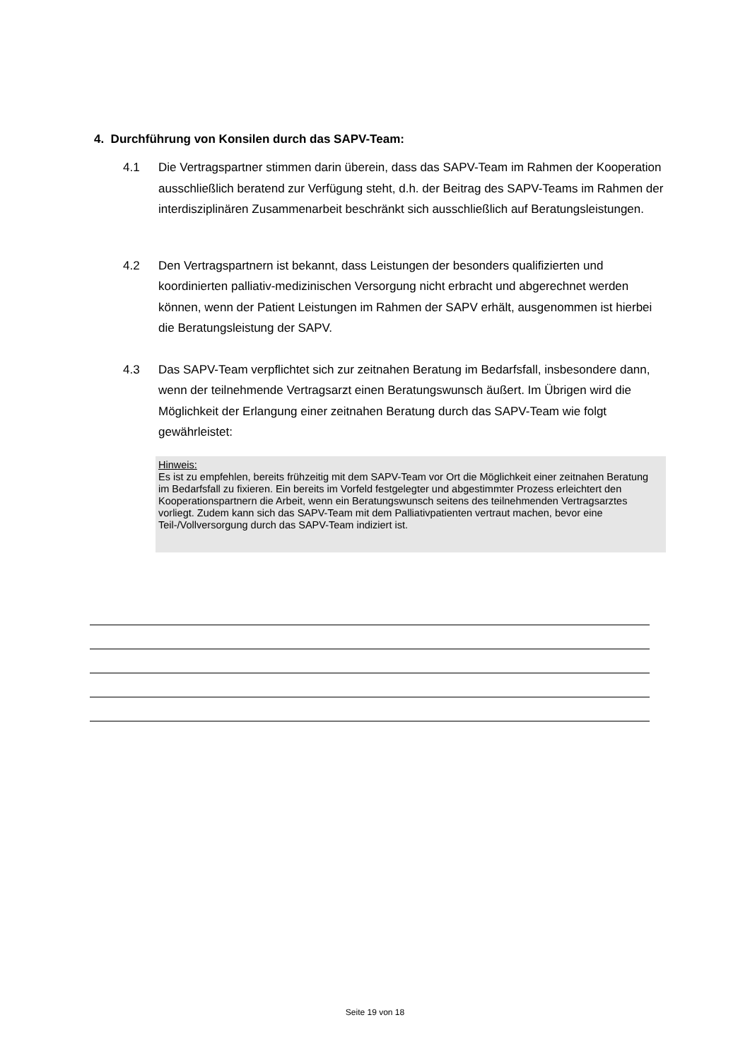4. Durchführung von Konsilen durch das SAPV-Team:
4.1 Die Vertragspartner stimmen darin überein, dass das SAPV-Team im Rahmen der Kooperation ausschließlich beratend zur Verfügung steht, d.h. der Beitrag des SAPV-Teams im Rahmen der interdisziplinären Zusammenarbeit beschränkt sich ausschließlich auf Beratungsleistungen.
4.2 Den Vertragspartnern ist bekannt, dass Leistungen der besonders qualifizierten und koordinierten palliativ-medizinischen Versorgung nicht erbracht und abgerechnet werden können, wenn der Patient Leistungen im Rahmen der SAPV erhält, ausgenommen ist hierbei die Beratungsleistung der SAPV.
4.3 Das SAPV-Team verpflichtet sich zur zeitnahen Beratung im Bedarfsfall, insbesondere dann, wenn der teilnehmende Vertragsarzt einen Beratungswunsch äußert. Im Übrigen wird die Möglichkeit der Erlangung einer zeitnahen Beratung durch das SAPV-Team wie folgt gewährleistet:
Hinweis:
Es ist zu empfehlen, bereits frühzeitig mit dem SAPV-Team vor Ort die Möglichkeit einer zeitnahen Beratung im Bedarfsfall zu fixieren. Ein bereits im Vorfeld festgelegter und abgestimmter Prozess erleichtert den Kooperationspartnern die Arbeit, wenn ein Beratungswunsch seitens des teilnehmenden Vertragsarztes vorliegt. Zudem kann sich das SAPV-Team mit dem Palliativpatienten vertraut machen, bevor eine Teil-/Vollversorgung durch das SAPV-Team indiziert ist.
Seite 19 von 18